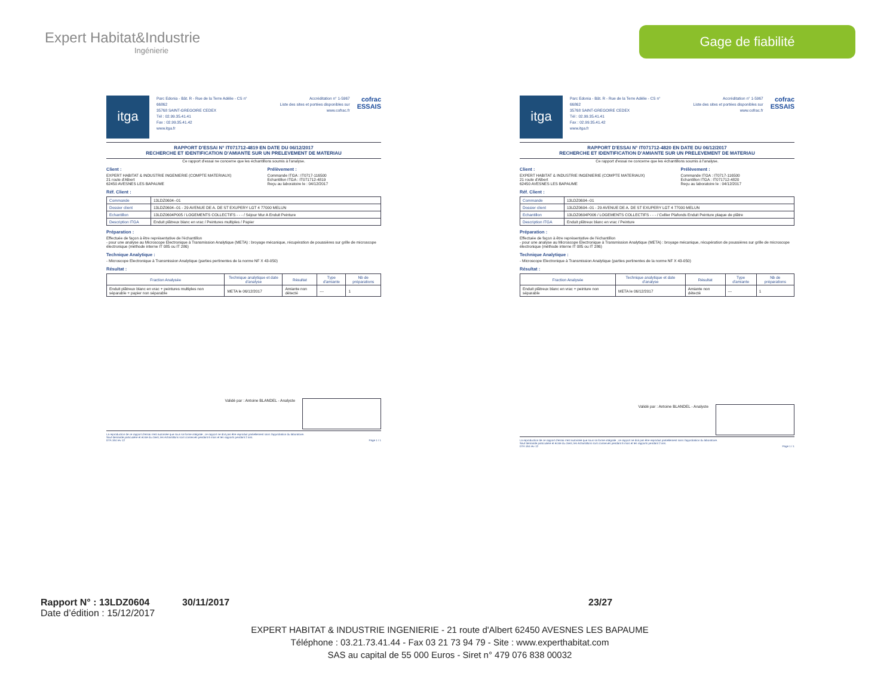Expert Habitat&Industrie
Ingénierie
Gage de fiabilité
itga
Parc Edonia - Bât. R - Rue de la Terre Adélie - CS n° 66862
35768 SAINT-GREGOIRE CEDEX
Tél : 02.99.35.41.41
Fax : 02.99.35.41.42
www.itga.fr
Accréditation n° 1-5967
Liste des sites et portées disponibles sur www.cofrac.fr
cofrac
ESSAIS
RAPPORT D'ESSAI N° IT071712-4819 EN DATE DU 06/12/2017
RECHERCHE ET IDENTIFICATION D'AMIANTE SUR UN PRELEVEMENT DE MATERIAU
Ce rapport d'essai ne concerne que les échantillons soumis à l'analyse.
Client :
EXPERT HABITAT & INDUSTRIE INGENIERIE (COMPTE MATERIAUX)
21 route d'Albert
62450 AVESNES LES BAPAUME
Prélèvement :
Commande ITGA : IT0717-116500
Echantillon ITGA : IT071712-4819
Reçu au laboratoire le : 04/12/2017
Réf. Client :
| Commande | 13LDZ0604--01 |
| Dossier client | 13LDZ0604--01 - 29 AVENUE DE A. DE ST EXUPERY LGT 4 77000 MELUN |
| Echantillon | 13LDZ0604P005 / LOGEMENTS COLLECTIFS - - - / Séjour Mur A Enduit Peinture |
| Description ITGA | Enduit plâtreux blanc en vrac / Peintures multiples / Papier |
Préparation :
Effectuée de façon à être représentative de l'échantillon
- pour une analyse au Microscope Electronique à Transmission Analytique (META) : broyage mécanique, récupération de poussières sur grille de microscope électronique (méthode interne IT 085 ou IT 286)
Technique Analytique :
- Microscope Electronique à Transmission Analytique (parties pertinentes de la norme NF X 43-050)
Résultat :
| Fraction Analysée | Technique analytique et date d'analyse | Résultat | Type d'amiante | Nb de préparations |
| --- | --- | --- | --- | --- |
| Enduit plâtreux blanc en vrac + peintures multiples non séparable + papier non séparable | META le 06/12/2017 | Amiante non détecté | --- | 1 |
Validé par : Antoine BLANDEL - Analyste
La reproduction de ce rapport d'essai n'est autorisée que sous sa forme intégrale ; ce rapport ne doit pas être reproduit partiellement sans l'approbation du laboratoire.
Sauf demande particulière et écrite du client, les échantillons sont conservés pendant 6 mois et les rapports pendant 2 ans.
DTA 164 rev 12 Page 1 / 1
itga
Parc Edonia - Bât. R - Rue de la Terre Adélie - CS n° 66862
35768 SAINT-GREGOIRE CEDEX
Tél : 02.99.35.41.41
Fax : 02.99.35.41.42
www.itga.fr
Accréditation n° 1-5967
Liste des sites et portées disponibles sur www.cofrac.fr
cofrac
ESSAIS
RAPPORT D'ESSAI N° IT071712-4820 EN DATE DU 06/12/2017
RECHERCHE ET IDENTIFICATION D'AMIANTE SUR UN PRELEVEMENT DE MATERIAU
Ce rapport d'essai ne concerne que les échantillons soumis à l'analyse.
Client :
EXPERT HABITAT & INDUSTRIE INGENIERIE (COMPTE MATERIAUX)
21 route d'Albert
62450 AVESNES LES BAPAUME
Prélèvement :
Commande ITGA : IT0717-116500
Echantillon ITGA : IT071712-4820
Reçu au laboratoire le : 04/12/2017
Réf. Client :
| Commande | 13LDZ0604--01 |
| Dossier client | 13LDZ0604--01 - 29 AVENUE DE A. DE ST EXUPERY LGT 4 77000 MELUN |
| Echantillon | 13LDZ0604P006 / LOGEMENTS COLLECTIFS - - - / Cellier Plafonds Enduit Peinture plaque de plâtre |
| Description ITGA | Enduit plâtreux blanc en vrac / Peinture |
Préparation :
Effectuée de façon à être représentative de l'échantillon
- pour une analyse au Microscope Electronique à Transmission Analytique (META) : broyage mécanique, récupération de poussières sur grille de microscope électronique (méthode interne IT 085 ou IT 286)
Technique Analytique :
- Microscope Electronique à Transmission Analytique (parties pertinentes de la norme NF X 43-050)
Résultat :
| Fraction Analysée | Technique analytique et date d'analyse | Résultat | Type d'amiante | Nb de préparations |
| --- | --- | --- | --- | --- |
| Enduit plâtreux blanc en vrac + peinture non séparable | META le 06/12/2017 | Amiante non détecté | --- | 1 |
Validé par : Antoine BLANDEL - Analyste
La reproduction de ce rapport d'essai n'est autorisée que sous sa forme intégrale ; ce rapport ne doit pas être reproduit partiellement sans l'approbation du laboratoire.
Sauf demande particulière et écrite du client, les échantillons sont conservés pendant 6 mois et les rapports pendant 2 ans.
DTA 164 rev 12 Page 1 / 1
Rapport N° : 13LDZ0604 30/11/2017 23/27
Date d’édition : 15/12/2017
EXPERT HABITAT & INDUSTRIE INGENIERIE - 21 route d'Albert 62450 AVESNES LES BAPAUME
Téléphone : 03.21.73.41.44 - Fax 03 21 73 94 79 - Site : www.experthabitat.com
SAS au capital de 55 000 Euros - Siret n° 479 076 838 00032